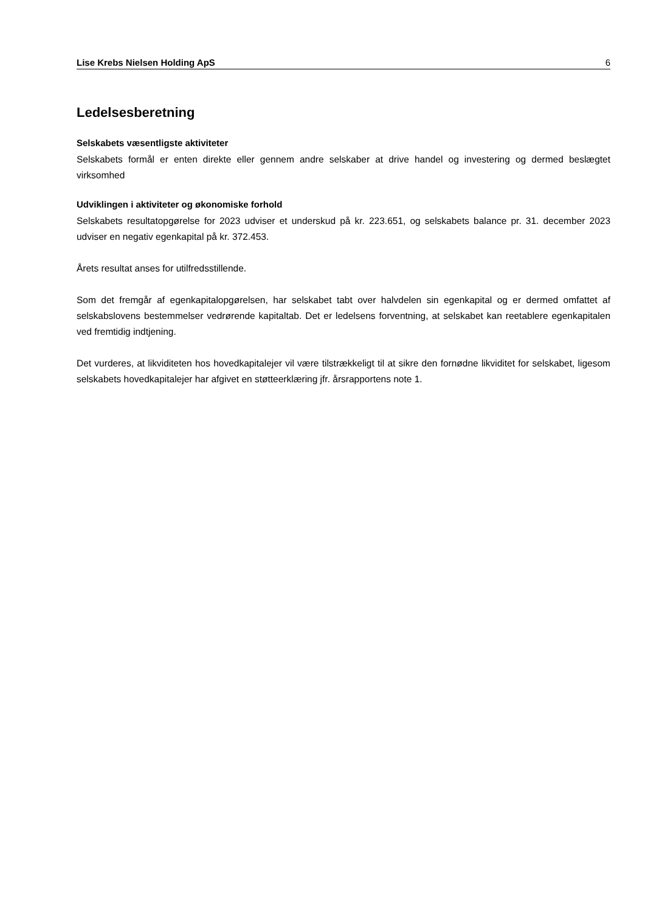Lise Krebs Nielsen Holding ApS 6
Ledelsesberetning
Selskabets væsentligste aktiviteter
Selskabets formål er enten direkte eller gennem andre selskaber at drive handel og investering og dermed beslægtet virksomhed
Udviklingen i aktiviteter og økonomiske forhold
Selskabets resultatopgørelse for 2023 udviser et underskud på kr. 223.651, og selskabets balance pr. 31. december 2023 udviser en negativ egenkapital på kr. 372.453.
Årets resultat anses for utilfredsstillende.
Som det fremgår af egenkapitalopgørelsen, har selskabet tabt over halvdelen sin egenkapital og er dermed omfattet af selskabslovens bestemmelser vedrørende kapitaltab. Det er ledelsens forventning, at selskabet kan reetablere egenkapitalen ved fremtidig indtjening.
Det vurderes, at likviditeten hos hovedkapitalejer vil være tilstrækkeligt til at sikre den fornødne likviditet for selskabet, ligesom selskabets hovedkapitalejer har afgivet en støtteerklæring jfr. årsrapportens note 1.